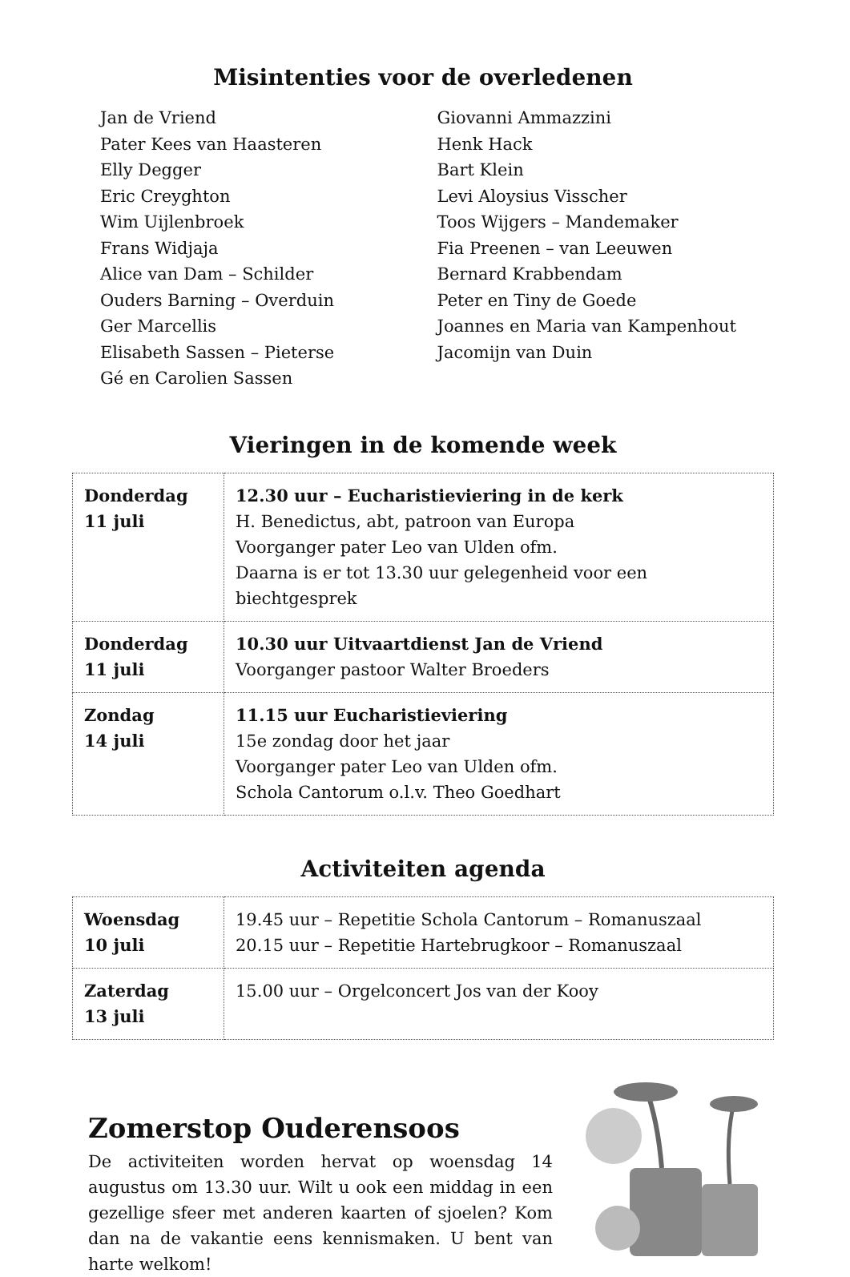Misintenties voor de overledenen
Jan de Vriend
Pater Kees van Haasteren
Elly Degger
Eric Creyghton
Wim Uijlenbroek
Frans Widjaja
Alice van Dam – Schilder
Ouders Barning – Overduin
Ger Marcellis
Elisabeth Sassen – Pieterse
Gé en Carolien Sassen
Giovanni Ammazzini
Henk Hack
Bart Klein
Levi Aloysius Visscher
Toos Wijgers – Mandemaker
Fia Preenen – van Leeuwen
Bernard Krabbendam
Peter en Tiny de Goede
Joannes en Maria van Kampenhout
Jacomijn van Duin
Vieringen in de komende week
| Donderdag 11 juli | 12.30 uur – Eucharistieviering in de kerk H. Benedictus, abt, patroon van Europa Voorganger pater Leo van Ulden ofm. Daarna is er tot 13.30 uur gelegenheid voor een biechtgesprek |
| Donderdag 11 juli | 10.30 uur Uitvaartdienst Jan de Vriend Voorganger pastoor Walter Broeders |
| Zondag 14 juli | 11.15 uur Eucharistieviering 15e zondag door het jaar Voorganger pater Leo van Ulden ofm. Schola Cantorum o.l.v. Theo Goedhart |
Activiteiten agenda
| Woensdag 10 juli | 19.45 uur – Repetitie Schola Cantorum – Romanuszaal 20.15 uur – Repetitie Hartebrugkoor – Romanuszaal |
| Zaterdag 13 juli | 15.00 uur – Orgelconcert Jos van der Kooy |
Zomerstop Ouderensoos
De activiteiten worden hervat op woensdag 14 augustus om 13.30 uur. Wilt u ook een middag in een gezellige sfeer met anderen kaarten of sjoelen? Kom dan na de vakantie eens kennismaken. U bent van harte welkom!